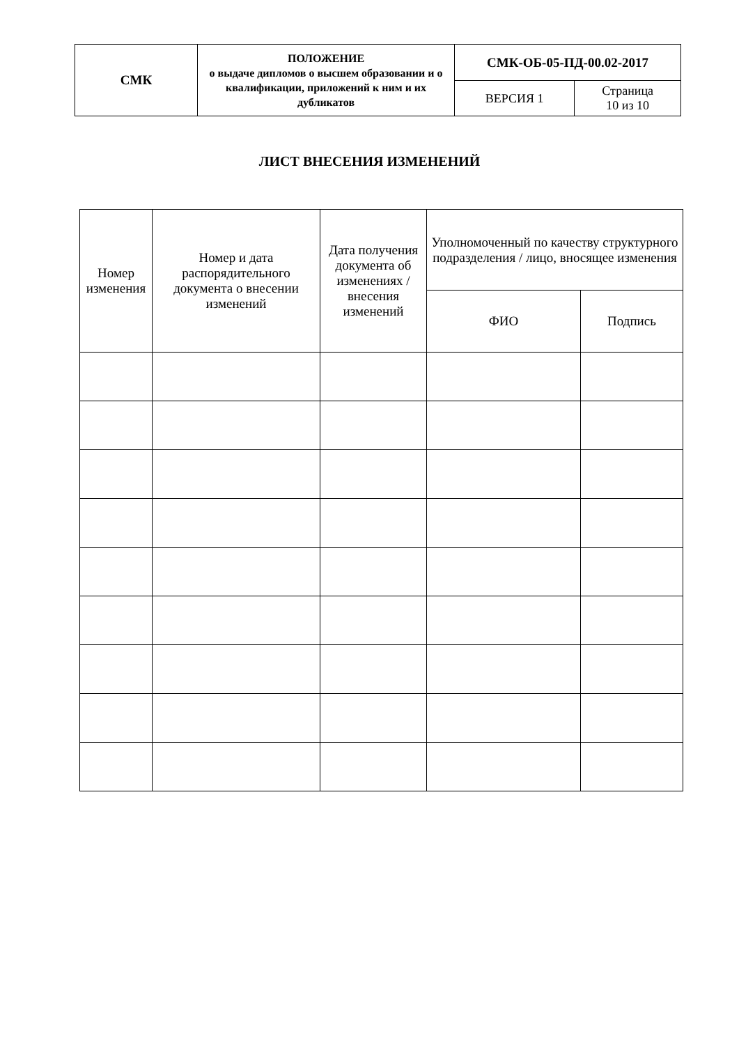| СМК | ПОЛОЖЕНИЕ о выдаче дипломов о высшем образовании и о квалификации, приложений к ним и их дубликатов | СМК-ОБ-05-ПД-00.02-2017 | |
| | | ВЕРСИЯ 1 | Страница 10 из 10 |
ЛИСТ ВНЕСЕНИЯ ИЗМЕНЕНИЙ
| Номер изменения | Номер и дата распорядительного документа о внесении изменений | Дата получения документа об изменениях / внесения изменений | Уполномоченный по качеству структурного подразделения / лицо, вносящее изменения | |
| --- | --- | --- | --- | --- |
| | | | ФИО | Подпись |